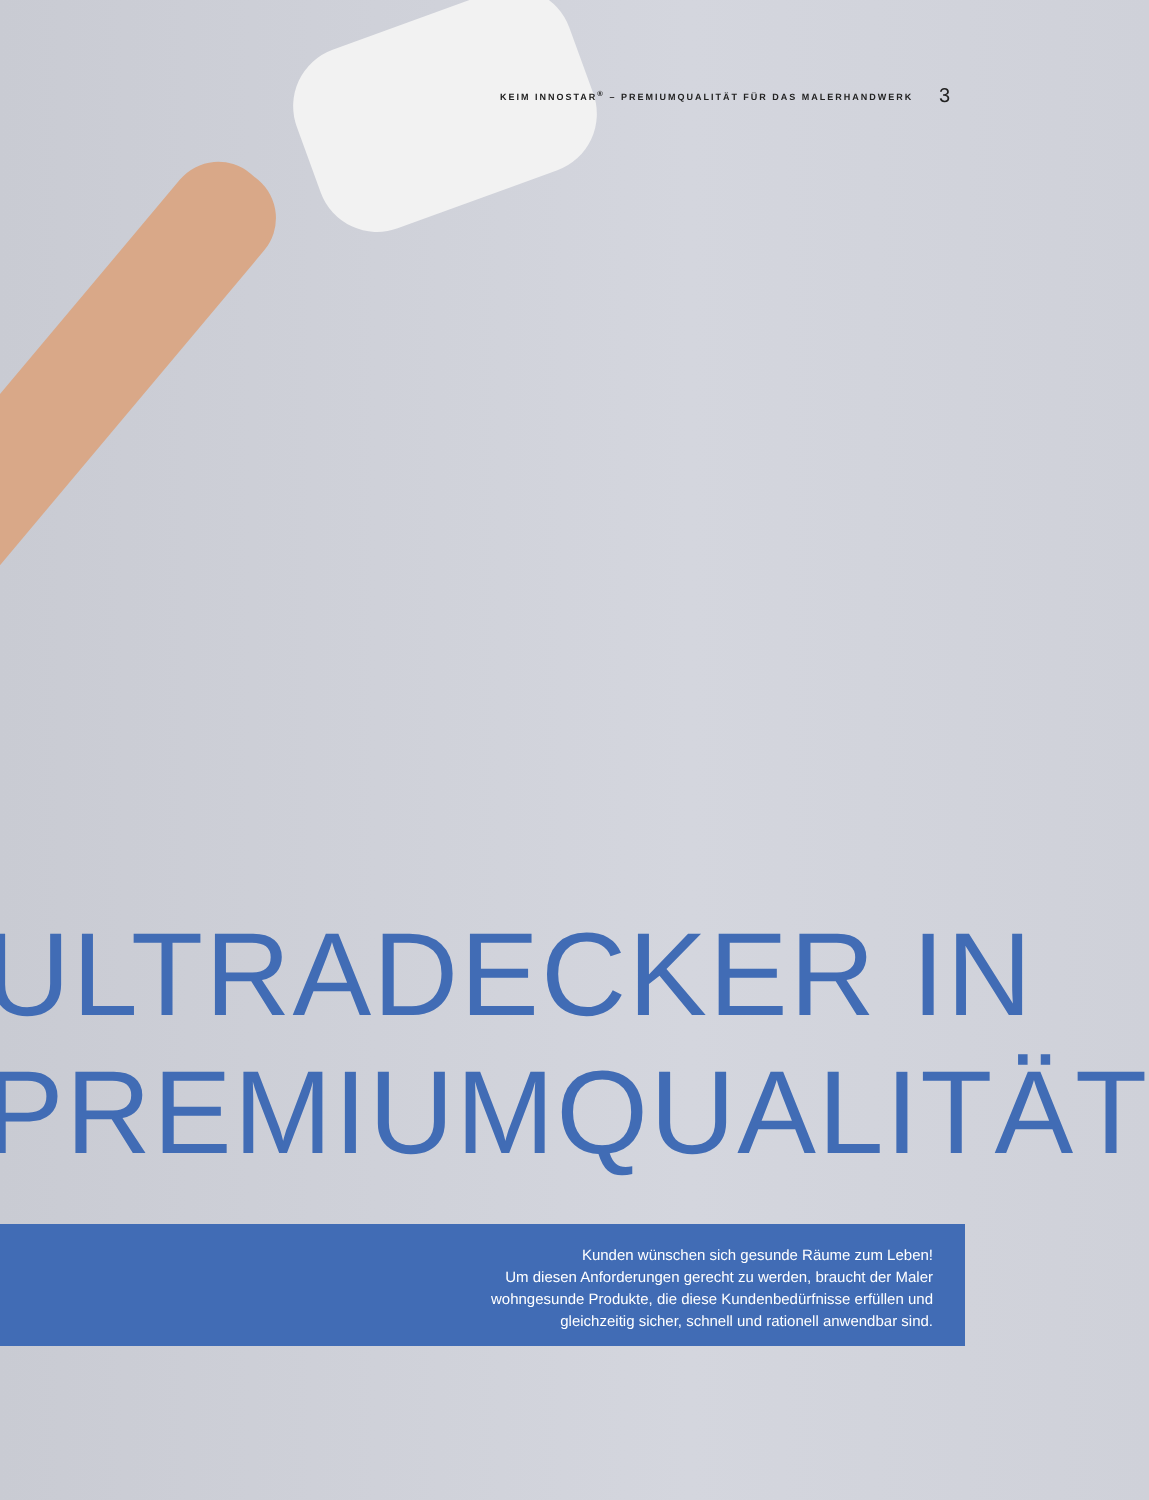KEIM INNOSTAR<sup>®</sup> – PREMIUMQUALITÄT FÜR DAS MALERHANDWERK 3
ULTRADECKER IN
PREMIUMQUALITÄT
Kunden wünschen sich gesunde Räume zum Leben!
Um diesen Anforderungen gerecht zu werden, braucht der Maler
wohngesunde Produkte, die diese Kundenbedürfnisse erfüllen und
gleichzeitig sicher, schnell und rationell anwendbar sind.